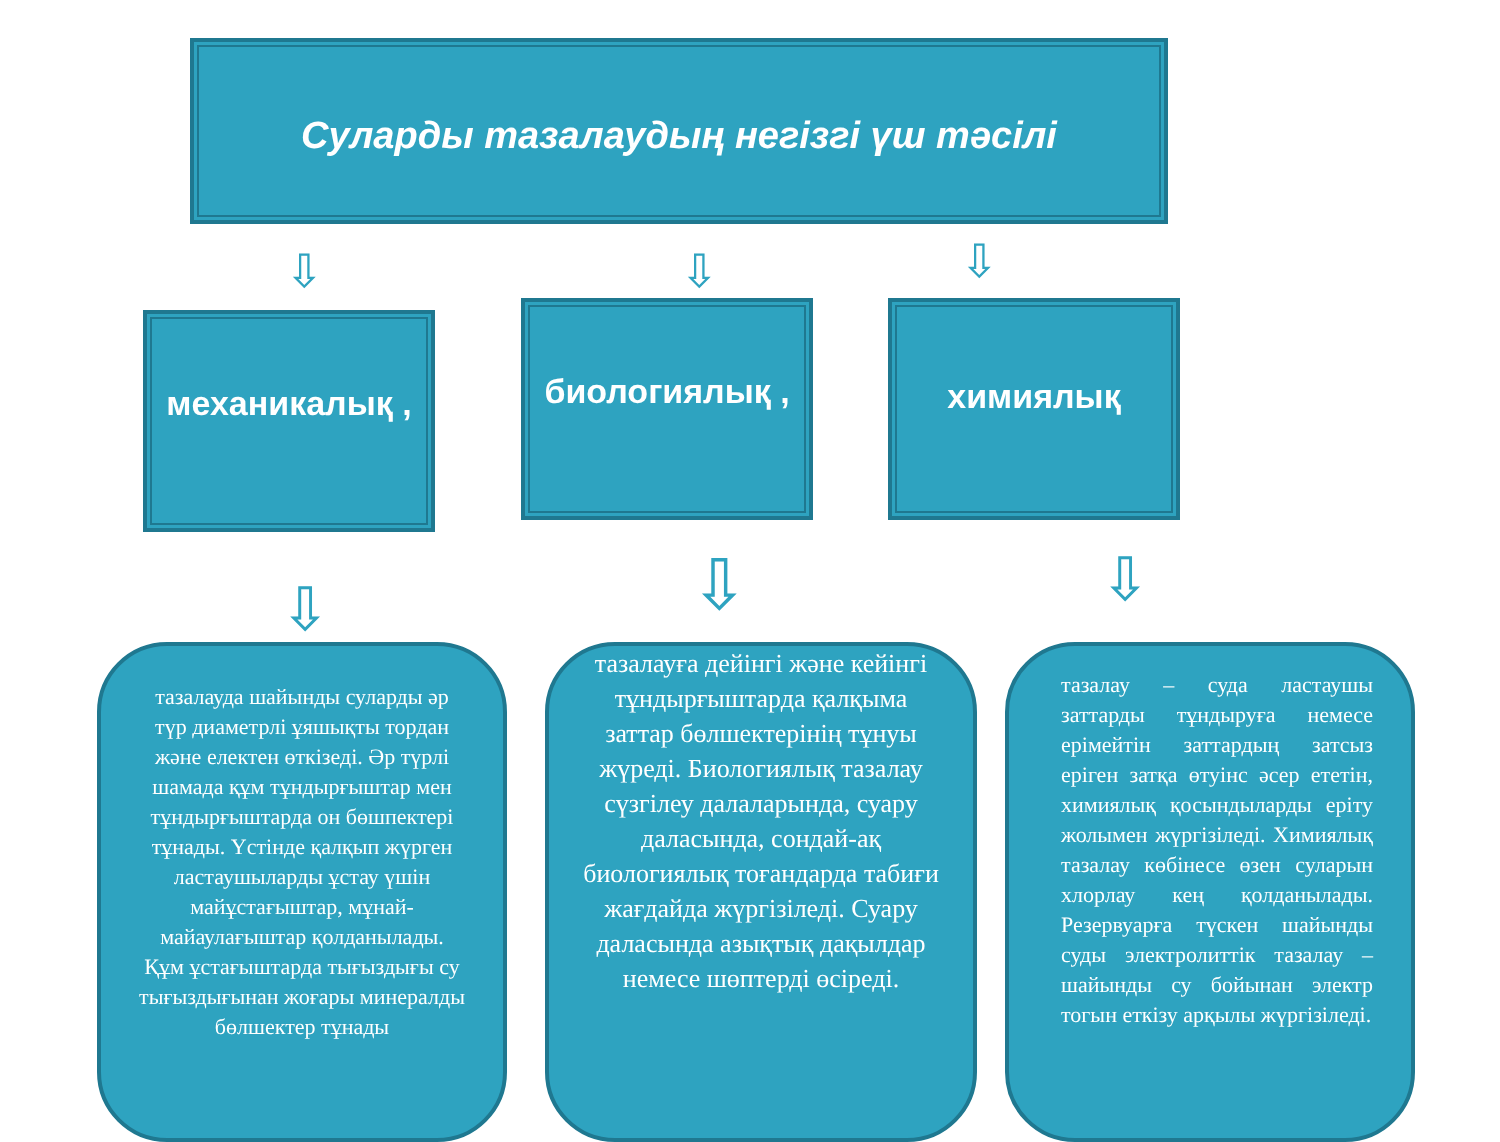Суларды тазалаудың негізгі үш тәсілі
⇩ ⇩ ⇩
механикалық , биологиялық , химиялық
⇩ ⇩ ⇩
тазалауда шайынды суларды әр түр диаметрлі ұяшықты тордан және електен өткізеді. Әр түрлі шамада құм тұндырғыштар мен тұндырғыштарда он бөшпектері тұнады. Үстінде қалқып жүрген ластаушыларды ұстау үшін майұстағыштар, мұнай-майаулағыштар қолданылады. Құм ұстағыштарда тығыздығы су тығыздығынан жоғары минералды бөлшектер тұнады
тазалауға дейінгі және кейінгі тұндырғыштарда қалқыма заттар бөлшектерінің тұнуы жүреді. Биологиялық тазалау сүзгілеу далаларында, суару даласында, сондай-ақ биологиялық тоғандарда табиғи жағдайда жүргізіледі. Суару даласында азықтық дақылдар немесе шөптерді өсіреді.
тазалау – суда ластаушы заттарды тұндыруға немесе ерімейтін заттардың затсыз еріген затқа өтуінс әсер ететін, химиялық қосындыларды еріту жолымен жүргізіледі. Химиялық тазалау көбінесе өзен суларын хлорлау кең қолданылады. Резервуарға түскен шайынды суды электролиттік тазалау – шайынды су бойынан электр тогын еткізу арқылы жүргізіледі.